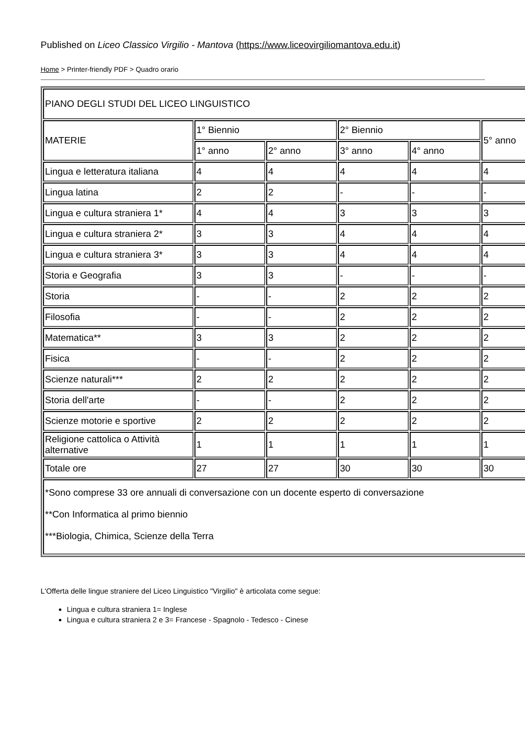Published on Liceo Classico Virgilio - Mantova (https://www.liceovirgiliomantova.edu.it)
Home > Printer-friendly PDF > Quadro orario
| PIANO DEGLI STUDI DEL LICEO LINGUISTICO | | | | | |
| MATERIE | 1° Biennio | | 2° Biennio | | 5° anno |
| | 1° anno | 2° anno | 3° anno | 4° anno | |
| Lingua e letteratura italiana | 4 | 4 | 4 | 4 | 4 |
| Lingua latina | 2 | 2 | - | - | - |
| Lingua e cultura straniera 1* | 4 | 4 | 3 | 3 | 3 |
| Lingua e cultura straniera 2* | 3 | 3 | 4 | 4 | 4 |
| Lingua e cultura straniera 3* | 3 | 3 | 4 | 4 | 4 |
| Storia e Geografia | 3 | 3 | - | - | - |
| Storia | - | - | 2 | 2 | 2 |
| Filosofia | - | - | 2 | 2 | 2 |
| Matematica** | 3 | 3 | 2 | 2 | 2 |
| Fisica | - | - | 2 | 2 | 2 |
| Scienze naturali*** | 2 | 2 | 2 | 2 | 2 |
| Storia dell'arte | - | - | 2 | 2 | 2 |
| Scienze motorie e sportive | 2 | 2 | 2 | 2 | 2 |
| Religione cattolica o Attività alternative | 1 | 1 | 1 | 1 | 1 |
| Totale ore | 27 | 27 | 30 | 30 | 30 |
| *Sono comprese 33 ore annuali di conversazione con un docente esperto di conversazione **Con Informatica al primo biennio ***Biologia, Chimica, Scienze della Terra | | | | | |
L'Offerta delle lingue straniere del Liceo Linguistico "Virgilio" è articolata come segue:
Lingua e cultura straniera 1= Inglese
Lingua e cultura straniera 2 e 3= Francese - Spagnolo - Tedesco - Cinese